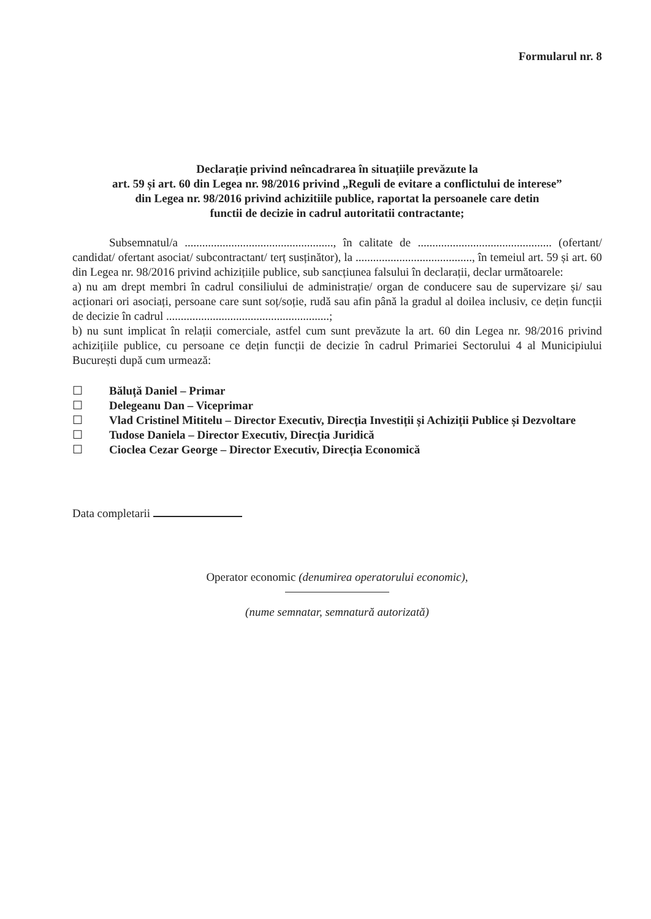Formularul nr. 8
Declarație privind neîncadrarea în situațiile prevăzute la
art. 59 și art. 60 din Legea nr. 98/2016 privind „Reguli de evitare a conflictului de interese”
din Legea nr. 98/2016 privind achizitiile publice, raportat la persoanele care detin
functii de decizie in cadrul autoritatii contractante;
Subsemnatul/a ..................................................., în calitate de .............................................. (ofertant/ candidat/ ofertant asociat/ subcontractant/ terț susținător), la ........................................, în temeiul art. 59 și art. 60 din Legea nr. 98/2016 privind achizițiile publice, sub sancțiunea falsului în declarații, declar următoarele:
a) nu am drept membri în cadrul consiliului de administrație/ organ de conducere sau de supervizare și/ sau acționari ori asociați, persoane care sunt soț/soție, rudă sau afin până la gradul al doilea inclusiv, ce dețin funcții de decizie în cadrul ........................................................;
b) nu sunt implicat în relații comerciale, astfel cum sunt prevăzute la art. 60 din Legea nr. 98/2016 privind achizițiile publice, cu persoane ce dețin funcții de decizie în cadrul Primariei Sectorului 4 al Municipiului București după cum urmează:
☐ Băluță Daniel – Primar
☐ Delegeanu Dan – Viceprimar
☐ Vlad Cristinel Mititelu – Director Executiv, Direcția Investiții și Achiziții Publice și Dezvoltare
☐ Tudose Daniela – Director Executiv, Direcția Juridică
☐ Cioclea Cezar George – Director Executiv, Direcția Economică
Data completarii
Operator economic (denumirea operatorului economic),
(nume semnatar, semnatură autorizată)